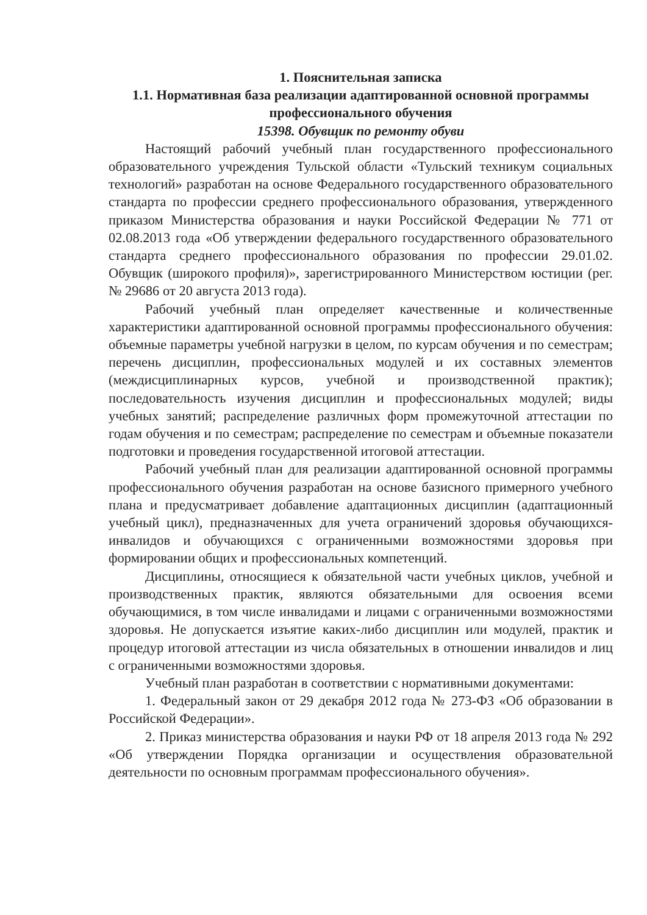1. Пояснительная записка
1.1. Нормативная база реализации адаптированной основной программы профессионального обучения
15398. Обувщик по ремонту обуви
Настоящий рабочий учебный план государственного профессионального образовательного учреждения Тульской области «Тульский техникум социальных технологий» разработан на основе Федерального государственного образовательного стандарта по профессии среднего профессионального образования, утвержденного приказом Министерства образования и науки Российской Федерации № 771 от 02.08.2013 года «Об утверждении федерального государственного образовательного стандарта среднего профессионального образования по профессии 29.01.02. Обувщик (широкого профиля)», зарегистрированного Министерством юстиции (рег. № 29686 от 20 августа 2013 года).
Рабочий учебный план определяет качественные и количественные характеристики адаптированной основной программы профессионального обучения: объемные параметры учебной нагрузки в целом, по курсам обучения и по семестрам; перечень дисциплин, профессиональных модулей и их составных элементов (междисциплинарных курсов, учебной и производственной практик); последовательность изучения дисциплин и профессиональных модулей; виды учебных занятий; распределение различных форм промежуточной аттестации по годам обучения и по семестрам; распределение по семестрам и объемные показатели подготовки и проведения государственной итоговой аттестации.
Рабочий учебный план для реализации адаптированной основной программы профессионального обучения разработан на основе базисного примерного учебного плана и предусматривает добавление адаптационных дисциплин (адаптационный учебный цикл), предназначенных для учета ограничений здоровья обучающихся-инвалидов и обучающихся с ограниченными возможностями здоровья при формировании общих и профессиональных компетенций.
Дисциплины, относящиеся к обязательной части учебных циклов, учебной и производственных практик, являются обязательными для освоения всеми обучающимися, в том числе инвалидами и лицами с ограниченными возможностями здоровья. Не допускается изъятие каких-либо дисциплин или модулей, практик и процедур итоговой аттестации из числа обязательных в отношении инвалидов и лиц с ограниченными возможностями здоровья.
Учебный план разработан в соответствии с нормативными документами:
1. Федеральный закон от 29 декабря 2012 года № 273-ФЗ «Об образовании в Российской Федерации».
2. Приказ министерства образования и науки РФ от 18 апреля 2013 года № 292 «Об утверждении Порядка организации и осуществления образовательной деятельности по основным программам профессионального обучения».